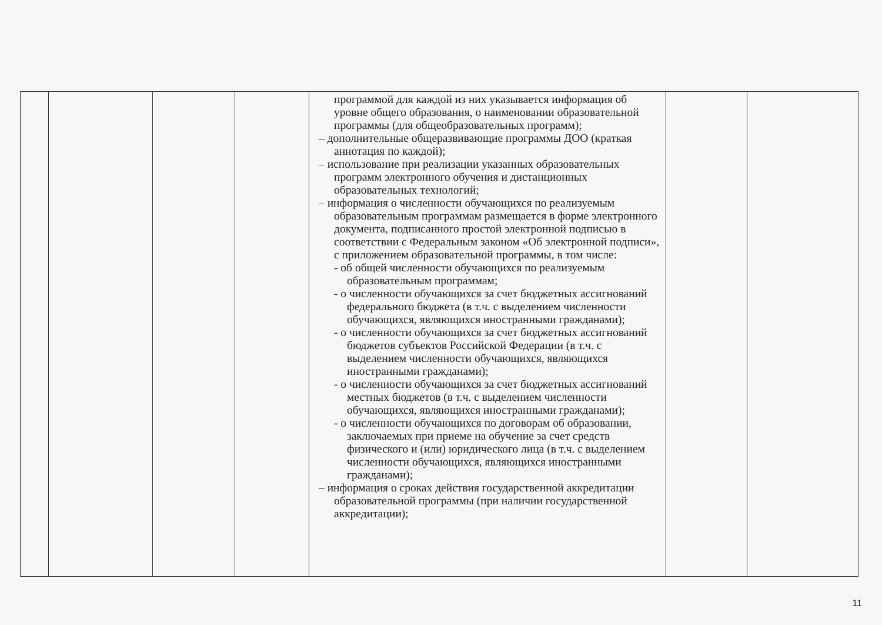| | | | | программой для каждой из них указывается информация об уровне общего образования, о наименовании образовательной программы (для общеобразовательных программ); – дополнительные общеразвивающие программы ДОО (краткая аннотация по каждой); – использование при реализации указанных образовательных программ электронного обучения и дистанционных образовательных технологий; – информация о численности обучающихся по реализуемым образовательным программам размещается в форме электронного документа, подписанного простой электронной подписью в соответствии с Федеральным законом «Об электронной подписи», с приложением образовательной программы, в том числе: - об общей численности обучающихся по реализуемым образовательным программам; - о численности обучающихся за счет бюджетных ассигнований федерального бюджета (в т.ч. с выделением численности обучающихся, являющихся иностранными гражданами); - о численности обучающихся за счет бюджетных ассигнований бюджетов субъектов Российской Федерации (в т.ч. с выделением численности обучающихся, являющихся иностранными гражданами); - о численности обучающихся за счет бюджетных ассигнований местных бюджетов (в т.ч. с выделением численности обучающихся, являющихся иностранными гражданами); - о численности обучающихся по договорам об образовании, заключаемых при приеме на обучение за счет средств физического и (или) юридического лица (в т.ч. с выделением численности обучающихся, являющихся иностранными гражданами); – информация о сроках действия государственной аккредитации образовательной программы (при наличии государственной аккредитации); | | |
11